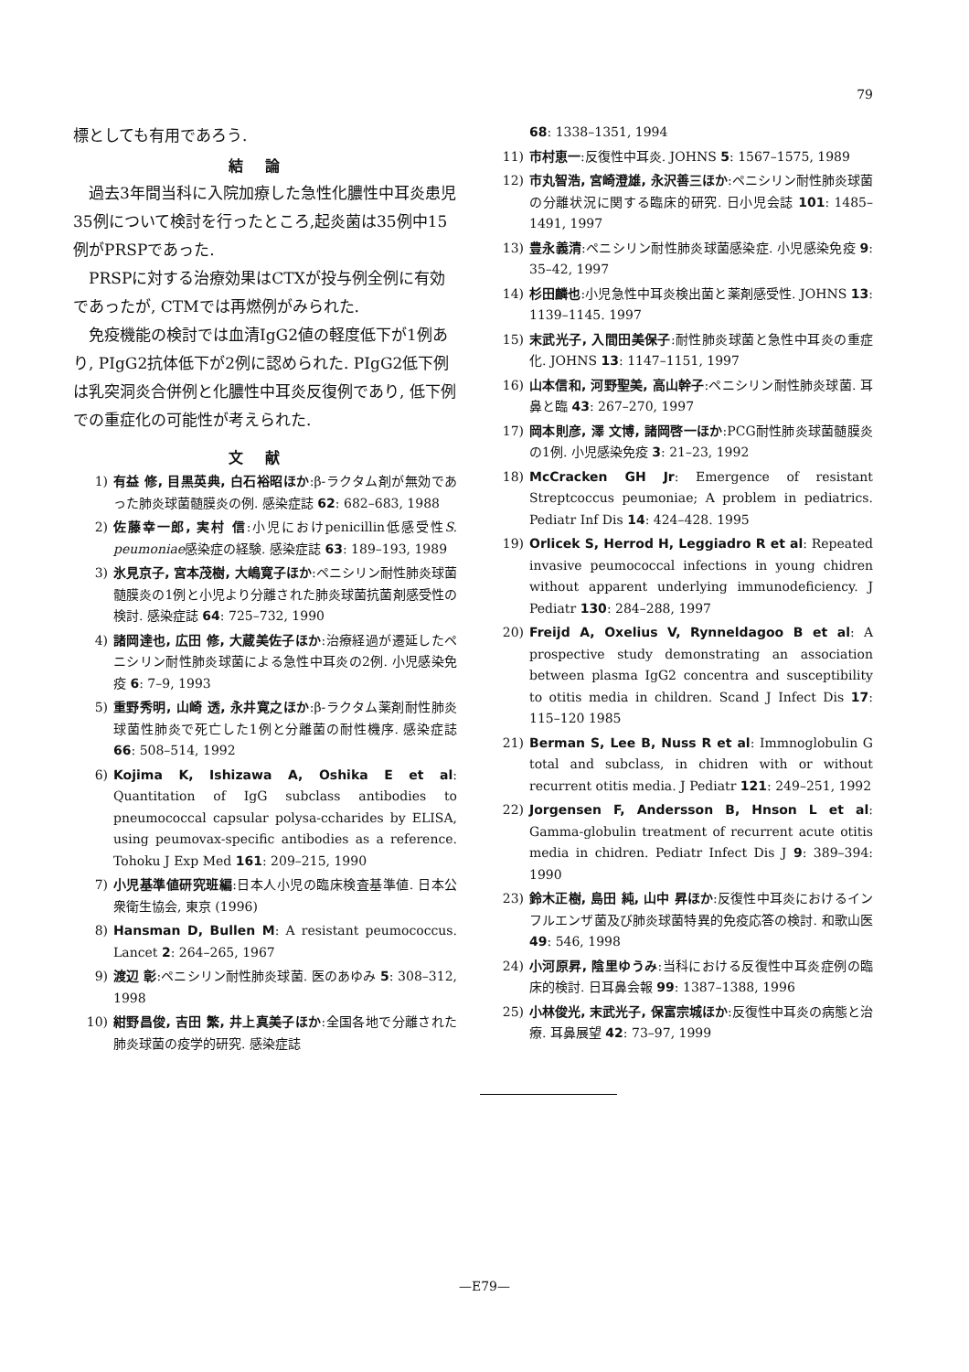79
標としても有用であろう.
結論
過去3年間当科に入院加療した急性化膿性中耳炎患児35例について検討を行ったところ,起炎菌は35例中15例がPRSPであった.
PRSPに対する治療効果はCTXが投与例全例に有効であったが, CTMでは再燃例がみられた.
免疫機能の検討では血清IgG2値の軽度低下が1例あり, PIgG2抗体低下が2例に認められた. PIgG2低下例は乳突洞炎合併例と化膿性中耳炎反復例であり, 低下例での重症化の可能性が考えられた.
文献
1) 有益 修, 目黒英典, 白石裕昭ほか:β-ラクタム剤が無効であった肺炎球菌髄膜炎の例. 感染症誌 62: 682–683, 1988
2) 佐藤幸一郎, 実村 信:小児におけpenicillin低感受性S. peumoniae感染症の経験. 感染症誌 63: 189–193, 1989
3) 氷見京子, 宮本茂樹, 大嶋寛子ほか:ペニシリン耐性肺炎球菌髄膜炎の1例と小児より分離された肺炎球菌抗菌剤感受性の検討. 感染症誌 64: 725–732, 1990
4) 諸岡達也, 広田 修, 大蔵美佐子ほか:治療経過が遷延したペニシリン耐性肺炎球菌による急性中耳炎の2例. 小児感染免疫 6: 7–9, 1993
5) 重野秀明, 山崎 透, 永井寛之ほか:β-ラクタム薬剤耐性肺炎球菌性肺炎で死亡した1例と分離菌の耐性機序. 感染症誌 66: 508–514, 1992
6) Kojima K, Ishizawa A, Oshika E et al: Quantitation of IgG subclass antibodies to pneumococcal capsular polysa-ccharides by ELISA, using peumovax-specific antibodies as a reference. Tohoku J Exp Med 161: 209–215, 1990
7) 小児基準値研究班編:日本人小児の臨床検査基準値. 日本公衆衛生協会, 東京 (1996)
8) Hansman D, Bullen M: A resistant peumococcus. Lancet 2: 264–265, 1967
9) 渡辺 彰:ペニシリン耐性肺炎球菌. 医のあゆみ 5: 308–312, 1998
10) 紺野昌俊, 吉田 繁, 井上真美子ほか:全国各地で分離された肺炎球菌の疫学的研究. 感染症誌
68: 1338–1351, 1994
11) 市村恵一:反復性中耳炎. JOHNS 5: 1567–1575, 1989
12) 市丸智浩, 宮崎澄雄, 永沢善三ほか:ペニシリン耐性肺炎球菌の分離状況に関する臨床的研究. 日小児会誌 101: 1485–1491, 1997
13) 豊永義清:ペニシリン耐性肺炎球菌感染症. 小児感染免疫 9: 35–42, 1997
14) 杉田麟也:小児急性中耳炎検出菌と薬剤感受性. JOHNS 13: 1139–1145. 1997
15) 末武光子, 入間田美保子:耐性肺炎球菌と急性中耳炎の重症化. JOHNS 13: 1147–1151, 1997
16) 山本信和, 河野聖美, 高山幹子:ペニシリン耐性肺炎球菌. 耳鼻と臨 43: 267–270, 1997
17) 岡本則彦, 澤 文博, 諸岡啓一ほか:PCG耐性肺炎球菌髄膜炎の1例. 小児感染免疫 3: 21–23, 1992
18) McCracken GH Jr: Emergence of resistant Streptcoccus peumoniae; A problem in pediatrics. Pediatr Inf Dis 14: 424–428. 1995
19) Orlicek S, Herrod H, Leggiadro R et al: Repeated invasive peumococcal infections in young chidren without apparent underlying immunodeficiency. J Pediatr 130: 284–288, 1997
20) Freijd A, Oxelius V, Rynneldagoo B et al: A prospective study demonstrating an association between plasma IgG2 concentra and susceptibility to otitis media in children. Scand J Infect Dis 17: 115–120 1985
21) Berman S, Lee B, Nuss R et al: Immnoglobulin G total and subclass, in chidren with or without recurrent otitis media. J Pediatr 121: 249–251, 1992
22) Jorgensen F, Andersson B, Hnson L et al: Gamma-globulin treatment of recurrent acute otitis media in chidren. Pediatr Infect Dis J 9: 389–394: 1990
23) 鈴木正樹, 島田 純, 山中 昇ほか:反復性中耳炎におけるインフルエンザ菌及び肺炎球菌特異的免疫応答の検討. 和歌山医 49: 546, 1998
24) 小河原昇, 陰里ゆうみ:当科における反復性中耳炎症例の臨床的検討. 日耳鼻会報 99: 1387–1388, 1996
25) 小林俊光, 末武光子, 保富宗城ほか:反復性中耳炎の病態と治療. 耳鼻展望 42: 73–97, 1999
—E79—